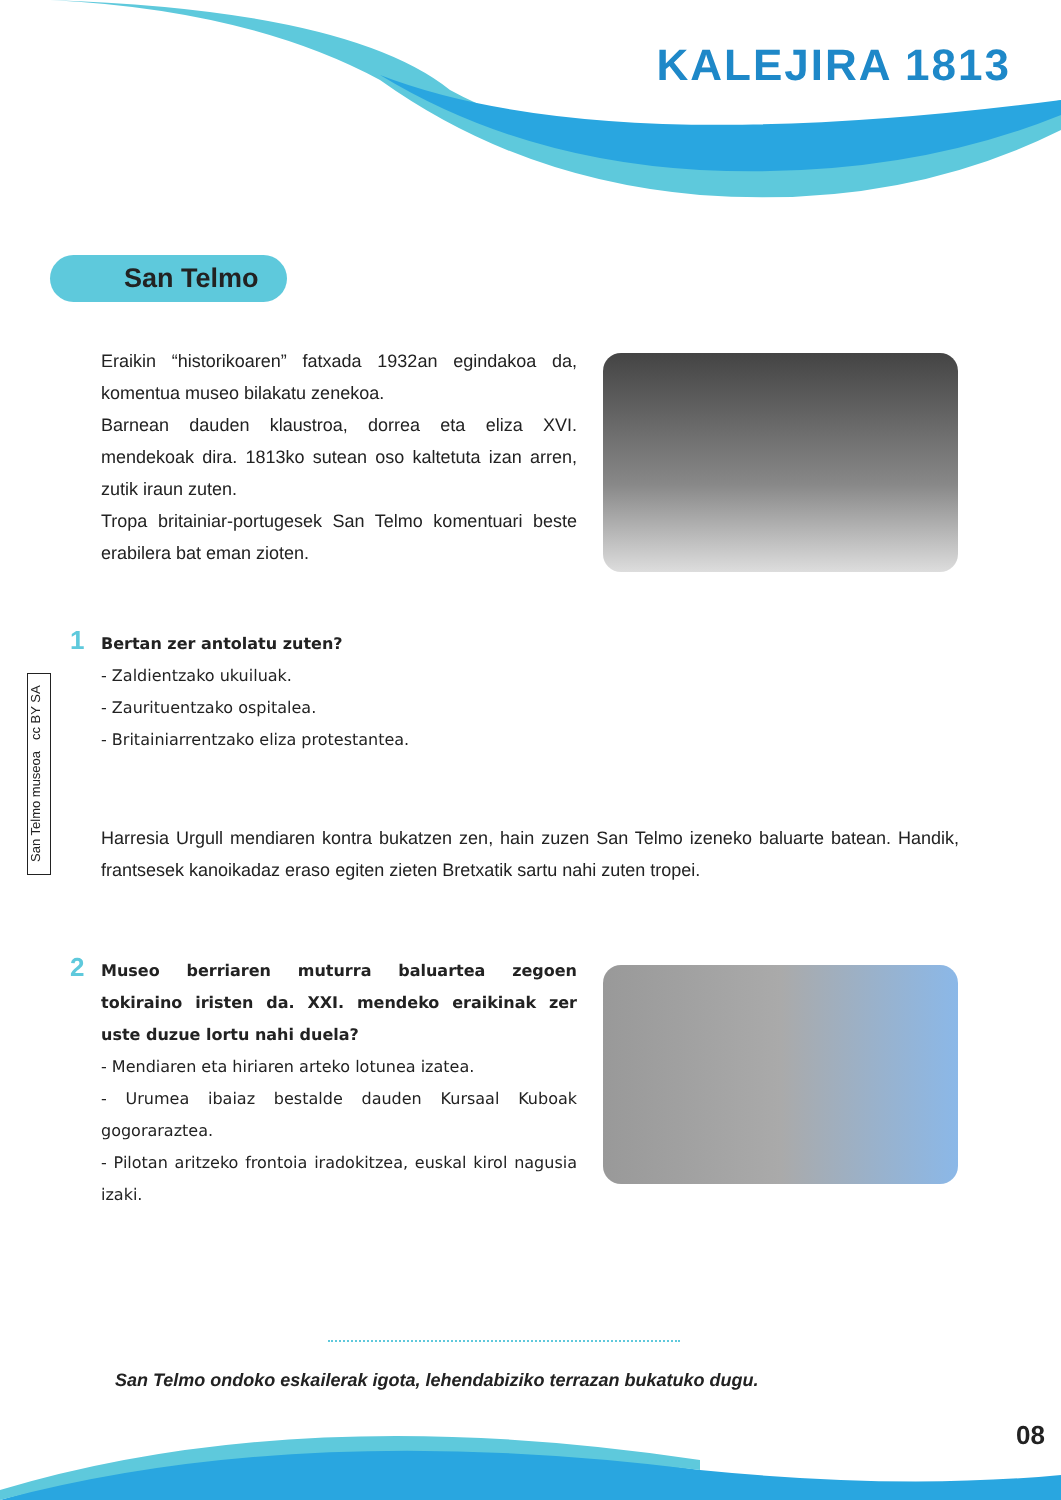KALEJIRA 1813
San Telmo
San Telmo museoa cc BY SA
Eraikin “historikoaren” fatxada 1932an egindakoa da, komentua museo bilakatu zenekoa.
Barnean dauden klaustroa, dorrea eta eliza XVI. mendekoak dira. 1813ko sutean oso kaltetuta izan arren, zutik iraun zuten.
Tropa britainiar-portugesek San Telmo komentuari beste erabilera bat eman zioten.
1
Bertan zer antolatu zuten?
- Zaldientzako ukuiluak.
- Zaurituentzako ospitalea.
- Britainiarrentzako eliza protestantea.
Harresia Urgull mendiaren kontra bukatzen zen, hain zuzen San Telmo izeneko baluarte batean. Handik, frantsesek kanoikadaz eraso egiten zieten Bretxatik sartu nahi zuten tropei.
2
Museo berriaren muturra baluartea zegoen tokiraino iristen da. XXI. mendeko eraikinak zer uste duzue lortu nahi duela?
- Mendiaren eta hiriaren arteko lotunea izatea.
- Urumea ibaiaz bestalde dauden Kursaal Kuboak gogoraraztea.
- Pilotan aritzeko frontoia iradokitzea, euskal kirol nagusia izaki.
San Telmo ondoko eskailerak igota, lehendabiziko terrazan bukatuko dugu.
08